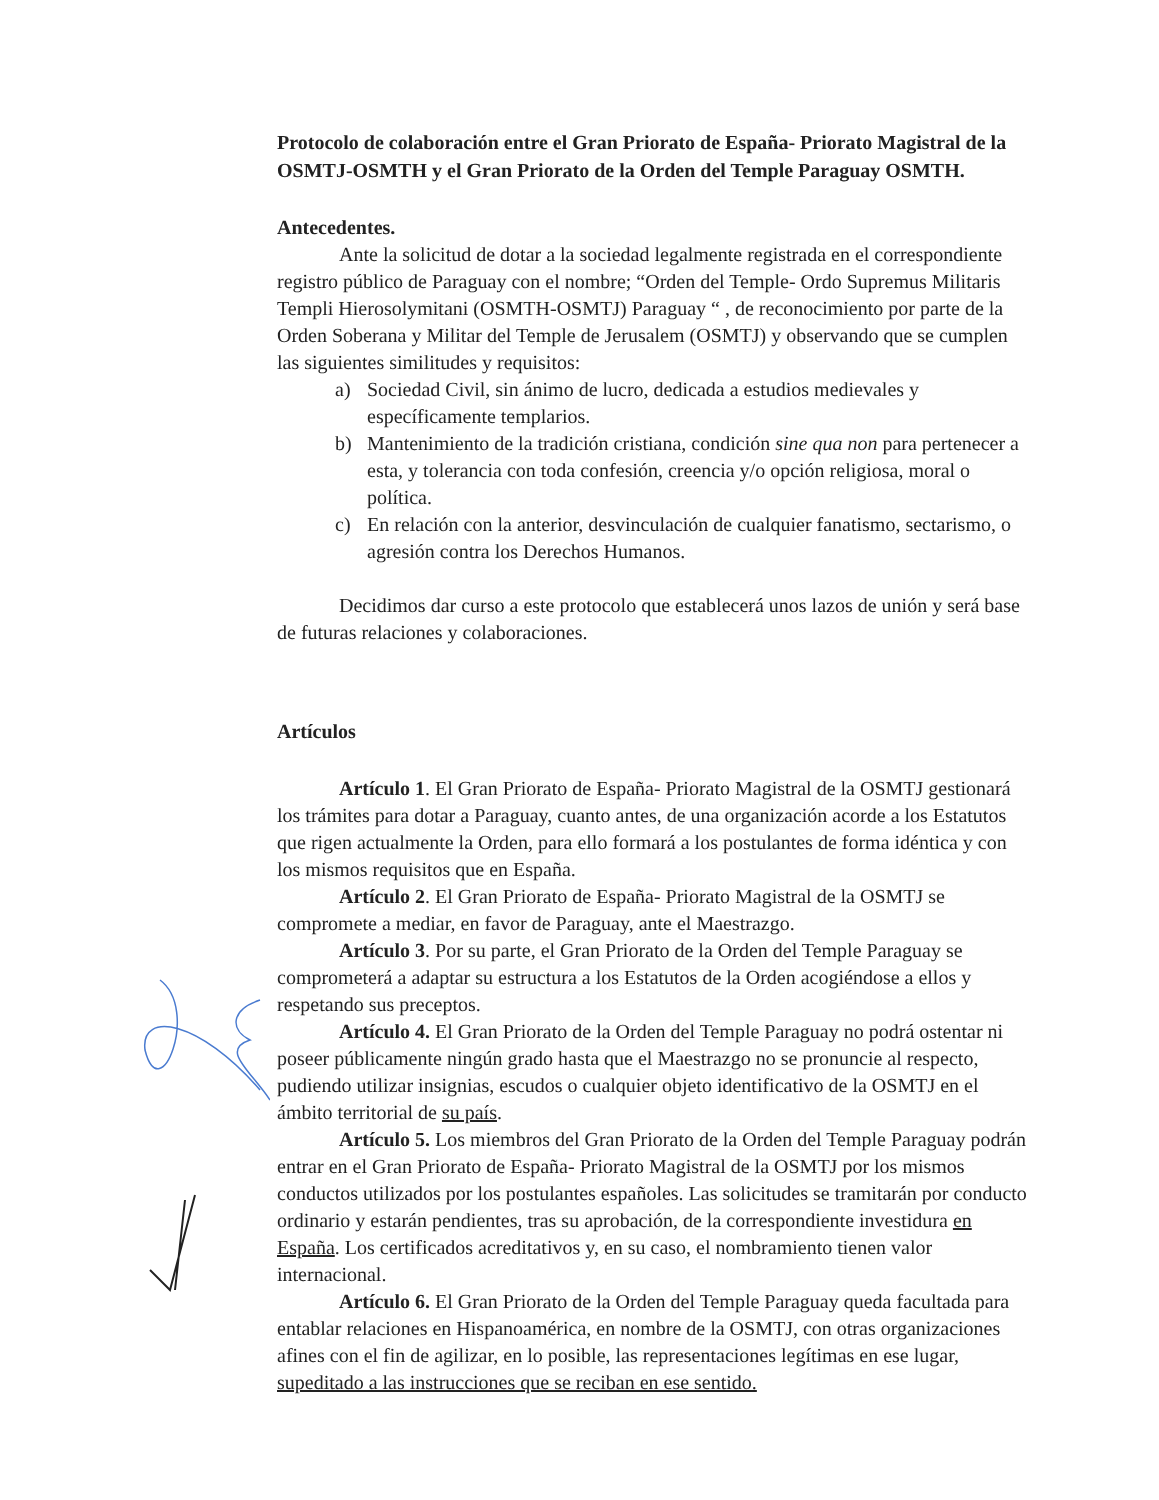Protocolo de colaboración entre el Gran Priorato de España- Priorato Magistral de la OSMTJ-OSMTH y el Gran Priorato de la Orden del Temple Paraguay OSMTH.
Antecedentes.
Ante la solicitud de dotar a la sociedad legalmente registrada en el correspondiente registro público de Paraguay con el nombre; “Orden del Temple- Ordo Supremus Militaris Templi Hierosolymitani (OSMTH-OSMTJ) Paraguay “ , de reconocimiento por parte de la Orden Soberana y Militar del Temple de Jerusalem (OSMTJ) y observando que se cumplen las siguientes similitudes y requisitos:
a) Sociedad Civil, sin ánimo de lucro, dedicada a estudios medievales y específicamente templarios.
b) Mantenimiento de la tradición cristiana, condición sine qua non para pertenecer a esta, y tolerancia con toda confesión, creencia y/o opción religiosa, moral o política.
c) En relación con la anterior, desvinculación de cualquier fanatismo, sectarismo, o agresión contra los Derechos Humanos.
Decidimos dar curso a este protocolo que establecerá unos lazos de unión y será base de futuras relaciones y colaboraciones.
Artículos
Artículo 1. El Gran Priorato de España- Priorato Magistral de la OSMTJ gestionará los trámites para dotar a Paraguay, cuanto antes, de una organización acorde a los Estatutos que rigen actualmente la Orden, para ello formará a los postulantes de forma idéntica y con los mismos requisitos que en España.
Artículo 2. El Gran Priorato de España- Priorato Magistral de la OSMTJ se compromete a mediar, en favor de Paraguay, ante el Maestrazgo.
Artículo 3. Por su parte, el Gran Priorato de la Orden del Temple Paraguay se comprometerá a adaptar su estructura a los Estatutos de la Orden acogiéndose a ellos y respetando sus preceptos.
Artículo 4. El Gran Priorato de la Orden del Temple Paraguay no podrá ostentar ni poseer públicamente ningún grado hasta que el Maestrazgo no se pronuncie al respecto, pudiendo utilizar insignias, escudos o cualquier objeto identificativo de la OSMTJ en el ámbito territorial de su país.
Artículo 5. Los miembros del Gran Priorato de la Orden del Temple Paraguay podrán entrar en el Gran Priorato de España- Priorato Magistral de la OSMTJ por los mismos conductos utilizados por los postulantes españoles. Las solicitudes se tramitarán por conducto ordinario y estarán pendientes, tras su aprobación, de la correspondiente investidura en España. Los certificados acreditativos y, en su caso, el nombramiento tienen valor internacional.
Artículo 6. El Gran Priorato de la Orden del Temple Paraguay queda facultada para entablar relaciones en Hispanoamérica, en nombre de la OSMTJ, con otras organizaciones afines con el fin de agilizar, en lo posible, las representaciones legítimas en ese lugar, supeditado a las instrucciones que se reciban en ese sentido.